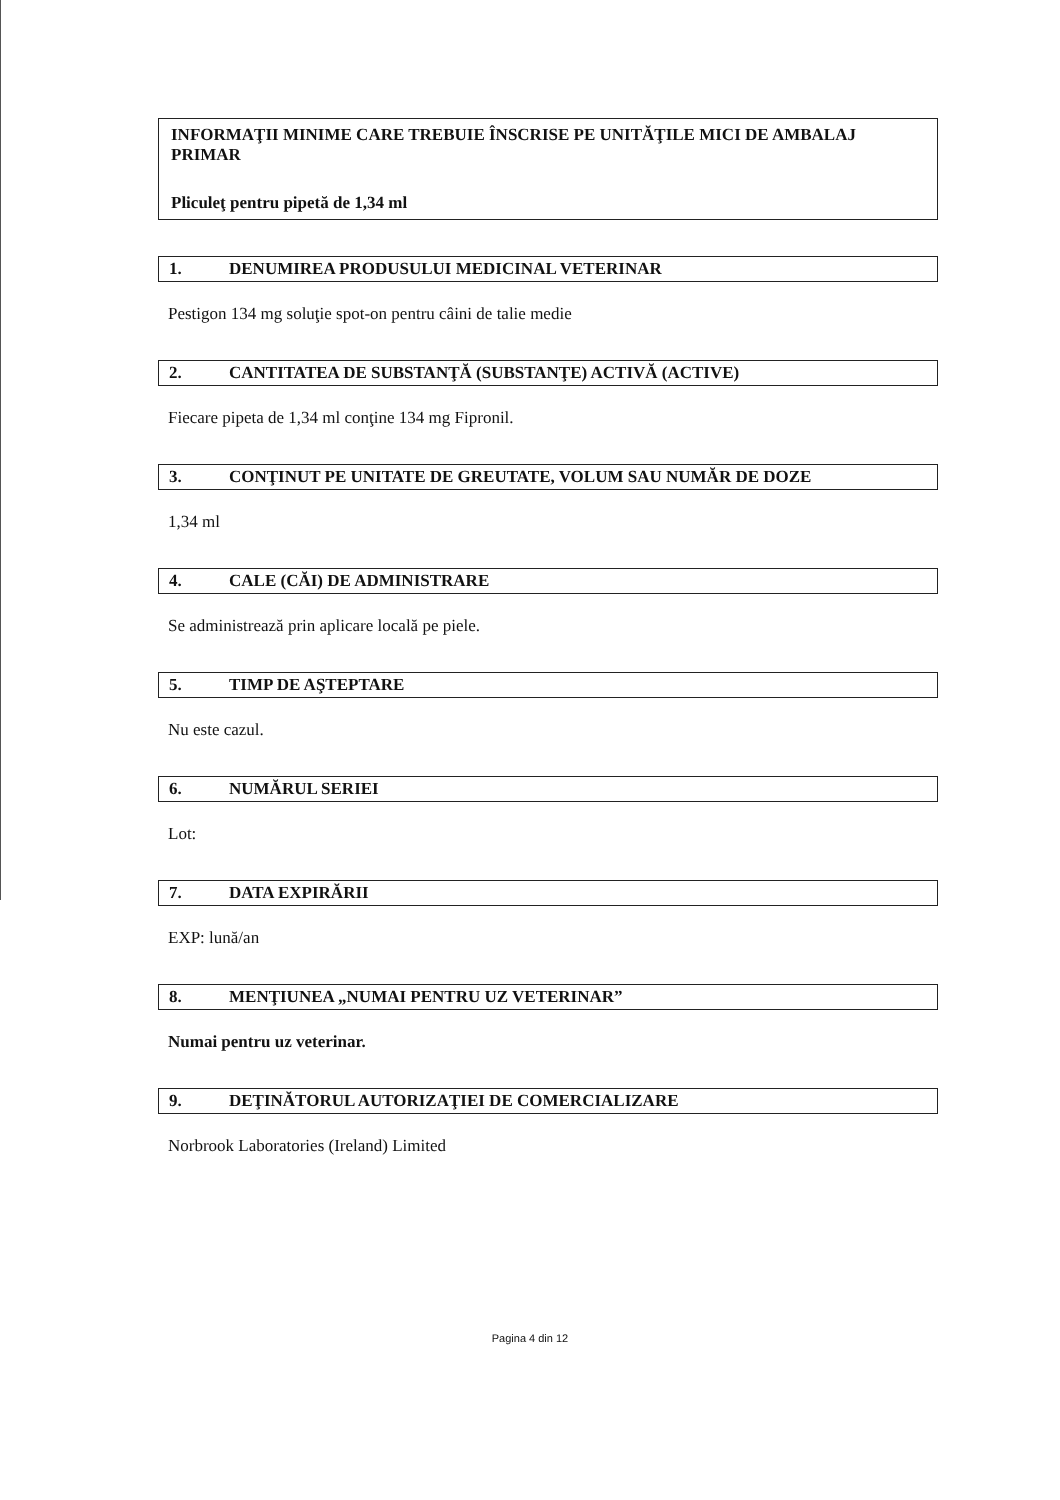INFORMAŢII MINIME CARE TREBUIE ÎNSCRISE PE UNITĂŢILE MICI DE AMBALAJ PRIMAR
Pliculeţ pentru pipetă de 1,34 ml
1. DENUMIREA PRODUSULUI MEDICINAL VETERINAR
Pestigon 134 mg soluţie spot-on pentru câini de talie medie
2. CANTITATEA DE SUBSTANŢĂ (SUBSTANŢE) ACTIVĂ (ACTIVE)
Fiecare pipeta de 1,34 ml conţine 134 mg Fipronil.
3. CONŢINUT PE UNITATE DE GREUTATE, VOLUM SAU NUMĂR DE DOZE
1,34 ml
4. CALE (CĂI) DE ADMINISTRARE
Se administrează prin aplicare locală pe piele.
5. TIMP DE AŞTEPTARE
Nu este cazul.
6. NUMĂRUL SERIEI
Lot:
7. DATA EXPIRĂRII
EXP: lună/an
8. MENŢIUNEA „NUMAI PENTRU UZ VETERINAR”
Numai pentru uz veterinar.
9. DEŢINĂTORUL AUTORIZAŢIEI DE COMERCIALIZARE
Norbrook Laboratories (Ireland) Limited
Pagina 4 din 12